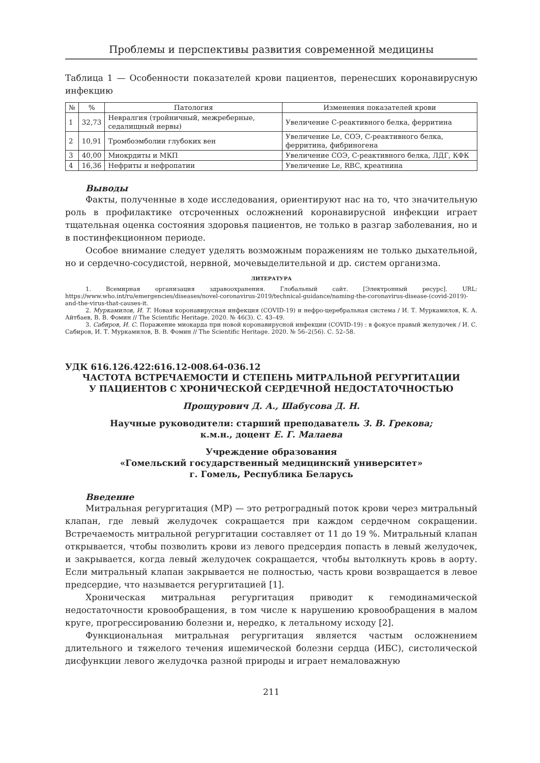Проблемы и перспективы развития современной медицины
Таблица 1 — Особенности показателей крови пациентов, перенесших коронавирусную инфекцию
| № | % | Патология | Изменения показателей крови |
| --- | --- | --- | --- |
| 1 | 32,73 | Невралгия (тройничный, межреберные, седалищный нервы) | Увеличение С-реактивного белка, ферритина |
| 2 | 10,91 | Тромбоэмболии глубоких вен | Увеличение Le, СОЭ, С-реактивного белка, ферритина, фибриногена |
| 3 | 40,00 | Миокрдиты и МКП | Увеличение СОЭ, С-реактивного белка, ЛДГ, КФК |
| 4 | 16,36 | Нефриты и нефропатии | Увеличение Le, RBC, креатнина |
Выводы
Факты, полученные в ходе исследования, ориентируют нас на то, что значительную роль в профилактике отсроченных осложнений коронавирусной инфекции играет тщательная оценка состояния здоровья пациентов, не только в разгар заболевания, но и в постинфекционном периоде.
Особое внимание следует уделять возможным поражениям не только дыхательной, но и сердечно-сосудистой, нервной, мочевыделительной и др. систем организма.
ЛИТЕРАТУРА
1. Всемирная организация здравоохранения. Глобальный сайт. [Электронный ресурс]. URL: https://www.who.int/ru/emergencies/diseases/novel-coronavirus-2019/technical-guidance/naming-the-coronavirus-disease-(covid-2019)-and-the-virus-that-causes-it.
2. Муркамилов, И. Т. Новая коронавирусная инфекция (COVID-19) и нефро-церебральная система / И. Т. Муркамилов, К. А. Айтбаев, В. В. Фомин // The Scientific Heritage. 2020. № 46(3). С. 43–49.
3. Сабиров, И. С. Поражение миокарда при новой коронавирусной инфекции (COVID-19) : в фокусе правый желудочек / И. С. Сабиров, И. Т. Муркамилов, В. В. Фомин // The Scientific Heritage. 2020. № 56–2(56). С. 52–58.
УДК 616.126.422:616.12-008.64-036.12
ЧАСТОТА ВСТРЕЧАЕМОСТИ И СТЕПЕНЬ МИТРАЛЬНОЙ РЕГУРГИТАЦИИ
У ПАЦИЕНТОВ С ХРОНИЧЕСКОЙ СЕРДЕЧНОЙ НЕДОСТАТОЧНОСТЬЮ
Прощурович Д. А., Шабусова Д. Н.
Научные руководители: старший преподаватель З. В. Грекова;
к.м.н., доцент Е. Г. Малаева
Учреждение образования
«Гомельский государственный медицинский университет»
г. Гомель, Республика Беларусь
Введение
Митральная регургитация (МР) — это ретроградный поток крови через митральный клапан, где левый желудочек сокращается при каждом сердечном сокращении. Встречаемость митральной регургитации составляет от 11 до 19 %. Митральный клапан открывается, чтобы позволить крови из левого предсердия попасть в левый желудочек, и закрывается, когда левый желудочек сокращается, чтобы вытолкнуть кровь в аорту. Если митральный клапан закрывается не полностью, часть крови возвращается в левое предсердие, что называется регургитацией [1].
Хроническая митральная регургитация приводит к гемодинамической недостаточности кровообращения, в том числе к нарушению кровообращения в малом круге, прогрессированию болезни и, нередко, к летальному исходу [2].
Функциональная митральная регургитация является частым осложнением длительного и тяжелого течения ишемической болезни сердца (ИБС), систолической дисфункции левого желудочка разной природы и играет немаловажную
211